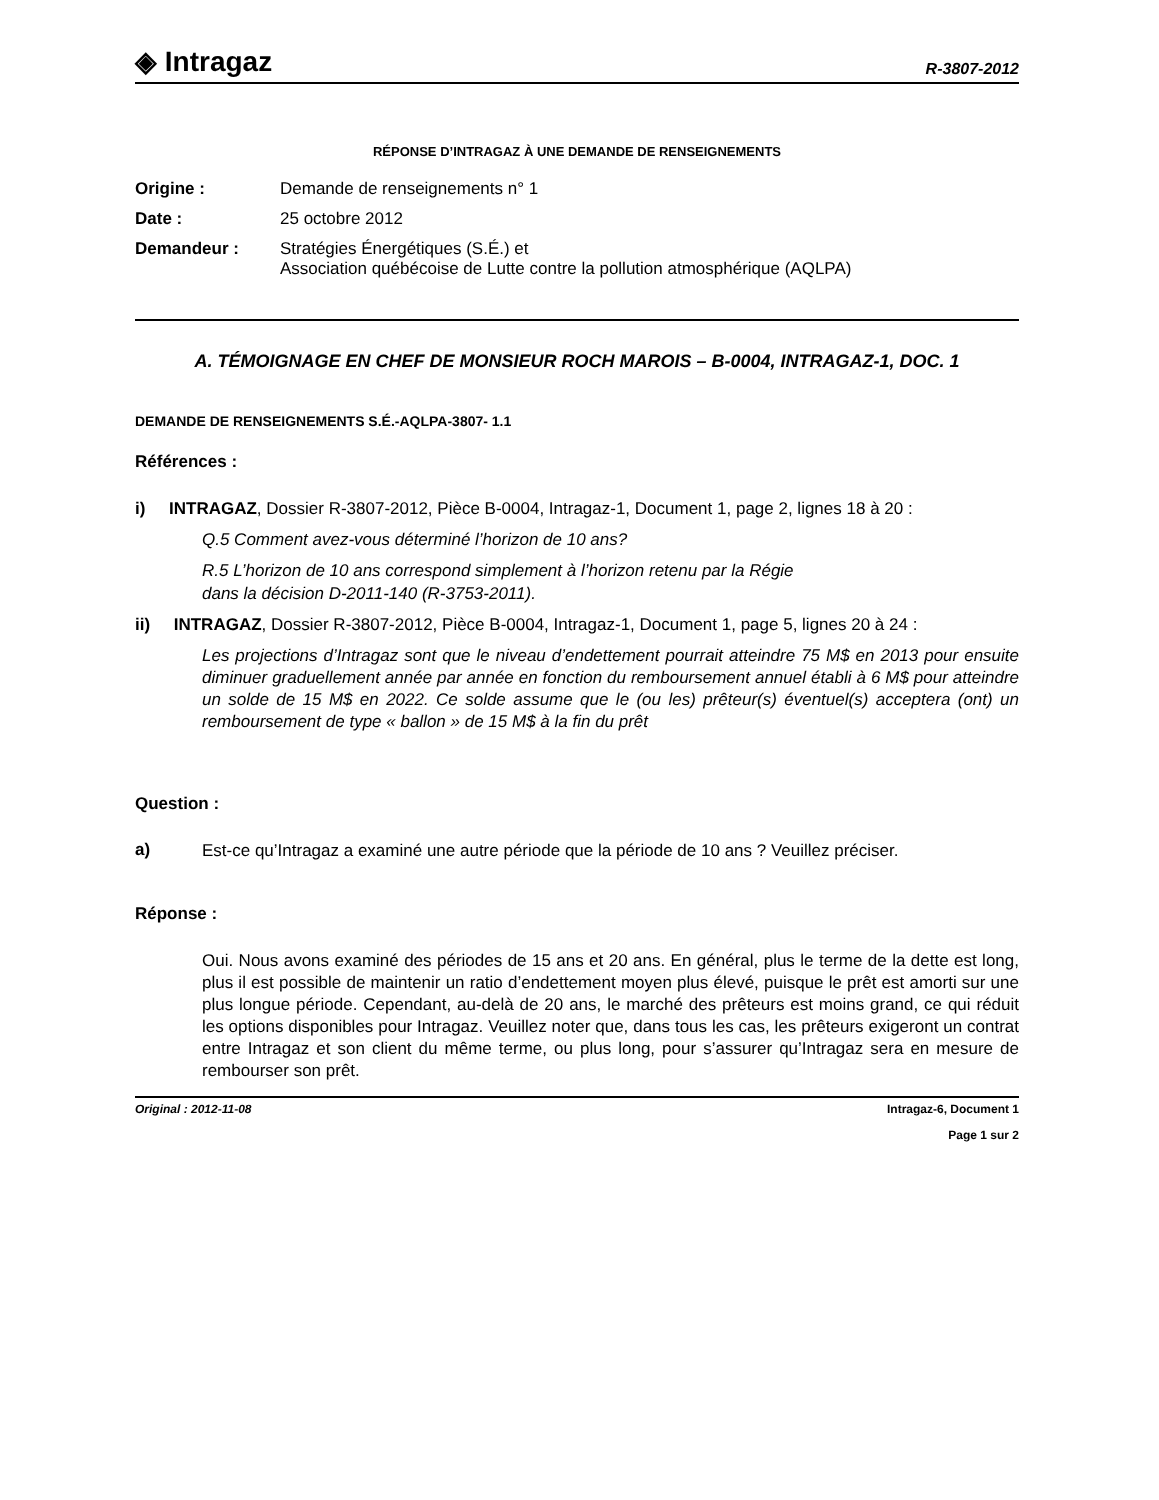◈ Intragaz
R-3807-2012
RÉPONSE D’INTRAGAZ À UNE DEMANDE DE RENSEIGNEMENTS
Origine : Demande de renseignements n° 1
Date : 25 octobre 2012
Demandeur : Stratégies Énergétiques (S.É.) et
Association québécoise de Lutte contre la pollution atmosphérique (AQLPA)
A. TÉMOIGNAGE EN CHEF DE MONSIEUR ROCH MAROIS – B-0004, INTRAGAZ-1, DOC. 1
DEMANDE DE RENSEIGNEMENTS S.É.-AQLPA-3807- 1.1
Références :
i) INTRAGAZ, Dossier R-3807-2012, Pièce B-0004, Intragaz-1, Document 1, page 2, lignes 18 à 20 :
Q.5 Comment avez-vous déterminé l’horizon de 10 ans?
R.5 L’horizon de 10 ans correspond simplement à l’horizon retenu par la Régie
dans la décision D-2011-140 (R-3753-2011).
ii) INTRAGAZ, Dossier R-3807-2012, Pièce B-0004, Intragaz-1, Document 1, page 5, lignes 20 à 24 :
Les projections d’Intragaz sont que le niveau d’endettement pourrait atteindre 75 M$ en 2013 pour ensuite diminuer graduellement année par année en fonction du remboursement annuel établi à 6 M$ pour atteindre un solde de 15 M$ en 2022. Ce solde assume que le (ou les) prêteur(s) éventuel(s) acceptera (ont) un remboursement de type « ballon » de 15 M$ à la fin du prêt
Question :
a)
Est-ce qu’Intragaz a examiné une autre période que la période de 10 ans ? Veuillez préciser.
Réponse :
Oui. Nous avons examiné des périodes de 15 ans et 20 ans. En général, plus le terme de la dette est long, plus il est possible de maintenir un ratio d’endettement moyen plus élevé, puisque le prêt est amorti sur une plus longue période. Cependant, au-delà de 20 ans, le marché des prêteurs est moins grand, ce qui réduit les options disponibles pour Intragaz. Veuillez noter que, dans tous les cas, les prêteurs exigeront un contrat entre Intragaz et son client du même terme, ou plus long, pour s’assurer qu’Intragaz sera en mesure de rembourser son prêt.
Original : 2012-11-08 Intragaz-6, Document 1
Page 1 sur 2